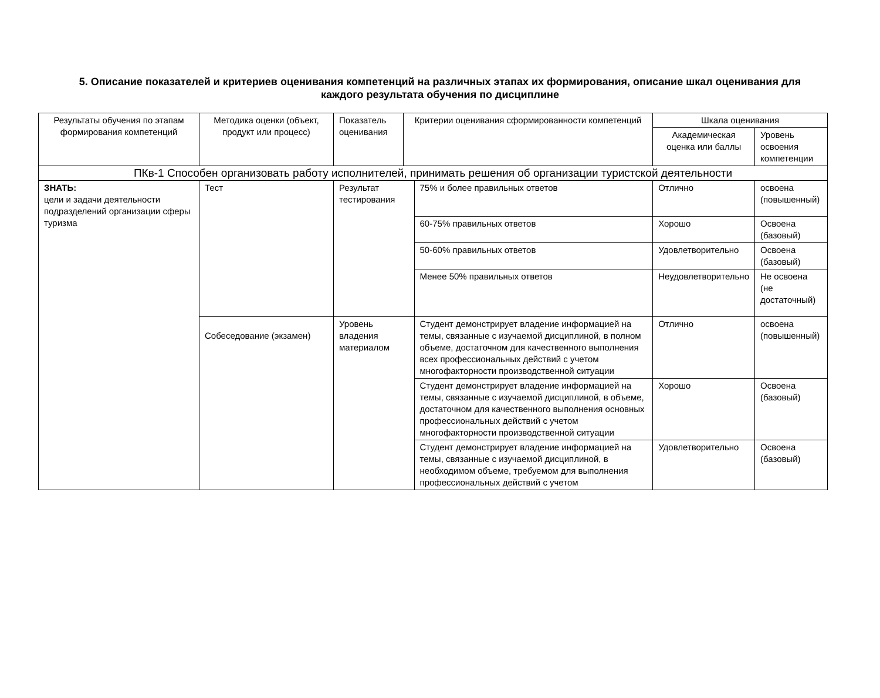5. Описание показателей и критериев оценивания компетенций на различных этапах их формирования, описание шкал оценивания для каждого результата обучения по дисциплине
| Результаты обучения по этапам формирования компетенций | Методика оценки (объект, продукт или процесс) | Показатель оценивания | Критерии оценивания сформированности компетенций | | Шкала оценивания | |
| --- | --- | --- | --- | --- | --- | --- |
| | | | | | Академическая оценка или баллы | Уровень освоения компетенции |
| ПКв-1 Способен организовать работу исполнителей, принимать решения об организации туристской деятельности | | | | | | |
| ЗНАТЬ: цели и задачи деятельности подразделений организации сферы туризма | Тест | Результат тестирования | | 75% и более правильных ответов | Отлично | освоена (повышенный) |
| | | | | 60-75% правильных ответов | Хорошо | Освоена (базовый) |
| | | | | 50-60% правильных ответов | Удовлетворительно | Освоена (базовый) |
| | | | | Менее 50% правильных ответов | Неудовлетворительно | Не освоена (не достаточный) |
| | Собеседование (экзамен) | Уровень владения материалом | | Студент демонстрирует владение информацией на темы, связанные с изучаемой дисциплиной, в полном объеме, достаточном для качественного выполнения всех профессиональных действий с учетом многофакторности производственной ситуации | Отлично | освоена (повышенный) |
| | | | | Студент демонстрирует владение информацией на темы, связанные с изучаемой дисциплиной, в объеме, достаточном для качественного выполнения основных профессиональных действий с учетом многофакторности производственной ситуации | Хорошо | Освоена (базовый) |
| | | | | Студент демонстрирует владение информацией на темы, связанные с изучаемой дисциплиной, в необходимом объеме, требуемом для выполнения профессиональных действий с учетом | Удовлетворительно | Освоена (базовый) |